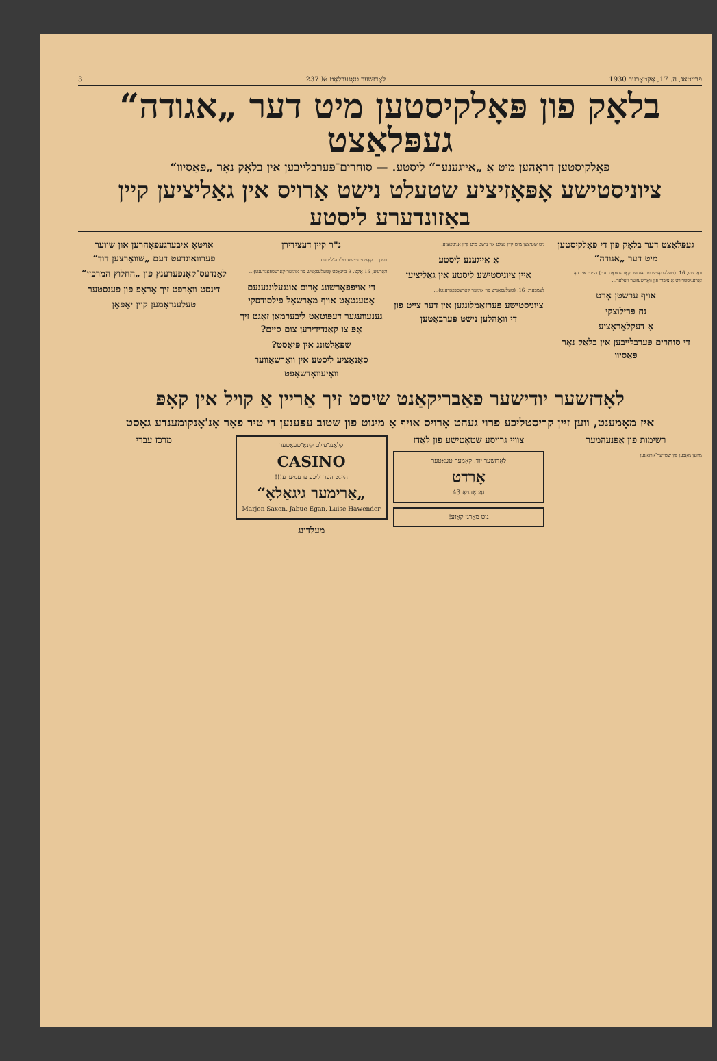פרייטאג, ה. 17, אָקטאָבער 1930 לאָדזשער טאָגעבלאַט № 237 3
בלאָק פון פּאָלקיסטען מיט דער „אגודה“ געפּלאַצט
פאָלקיסטען דראָהען מיט אַ „אייגענער“ ליסטע. — סוחרים־פּערבלייבען אין בלאָק נאָר „פּאַסיוו“
ציוניסטישע אָפּאָזיציע שטעלט נישט אַרויס אין גאַליציען קיין באַזונדערע ליסטע
געפּלאַצט דער בלאָק פון די פאָלקיסטען מיט דער „אגודה“
וואַרשע, 16. (טעלעפאָניש פון אונזער קאָרעספּאָנדענט) היינט איז דאָ זאַרעגיסטרירט אַ ציבור פון וואַרשעווער וועלער...
אויף ערשטן אָרט
נח פּרילוצקי
אַ דעקלאַראַציע
די סוחרים פּערבלייבען אין בלאָק נאָר פּאַסיוו
ניט שטיצען מיט קיין געלט און נישט מיט קיין אַגיטאַציע.
אַ אייגענע ליסטע
איין ציוניסטישע ליסטע אין גאַליציען
לעמבערג, 16. (טעלעפאָניש פון אונזער קאָרעספּאָנדענט)...
ציוניסטישע פּערזאַמלונגען אין דער צייט פון די וואַהלען נישט פּערבאָטען
נ"ר קיין דעצידירן
וועגן די קאָמוניסטישע מלוכה־ליסטע
וואַרשע, 16 אָקט. 3 ביינאַכט (טעלעפאָניש פון אונזער קאָרעספּאָנדענט)...
די אויפפאָרשונג אַרום אונגעלונגענעם אַטענטאַט אויף מאַרשאַל פּילסודסקי
גענעוועגער דעפּוטאַט ליבערמאַן זאָגט זיך אָפּ צו קאַנדידירען צום סיים?
שפּאַלטונג אין פּיאַסט?
סאַנאַציע ליסטע אין וואַרשאַווער וואָיעוואָדשאַפט
אויטאָ איבערגעפאָהרען און שווער פערוואונדעט דעם „שוואַרצען דוד“
לאַנדעס־קאָנפערענץ פון „החלוץ המרכזי“
דינסט וואַרפט זיך אַראָפּ פון פענסטער
טעלעגראַמען קיין יאַפאַן
לאָדזשער יודישער פאַבריקאַנט שיסט זיך אַריין אַ קויל אין קאָפּ
איז מאָמענט, ווען זיין קריסטליכע פרוי געהט אַרויס אויף אַ מינוט פון שטוב עפּענען די טיר פאַר אַנ'אָנקומענדע גאַסט
רשימות פון אַפּנעהמער
מוזען מאָכען פון שטייער־אַרגאַנען
צוויי גרויסע שטאָטישע פון לאָדז
לאָדזשער יוד. קאָמער־טעאַטער
אָרדט
זאַכאָדניאַ 43
גוט מאָרגן קאָזע!
קלאַנג־פילם קינאָ־טעאַטער
CASINO
היינט העררליכע פּרעמיערע!!!
„אַרימער גיגאַלאָ“Marjon Saxon, Jabue Egan, Luise Hawender
מעלדונג
מרכז עברי